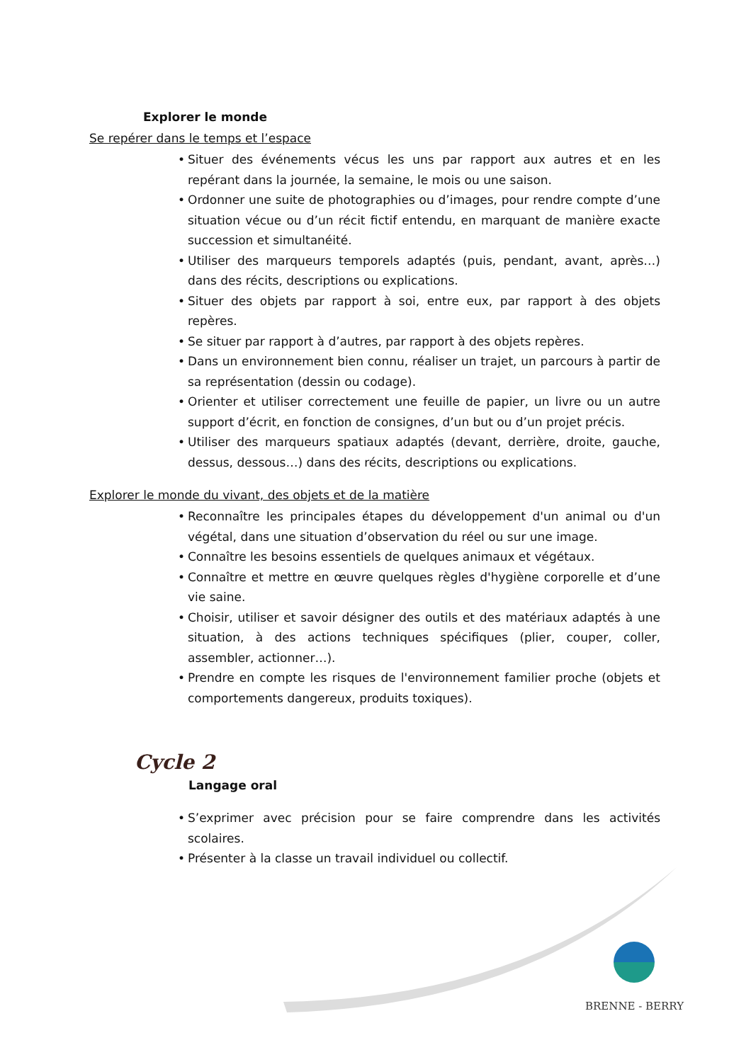Explorer le monde
Se repérer dans le temps et l’espace
• Situer des événements vécus les uns par rapport aux autres et en les repérant dans la journée, la semaine, le mois ou une saison.
• Ordonner une suite de photographies ou d’images, pour rendre compte d’une situation vécue ou d’un récit fictif entendu, en marquant de manière exacte succession et simultanéité.
• Utiliser des marqueurs temporels adaptés (puis, pendant, avant, après…) dans des récits, descriptions ou explications.
• Situer des objets par rapport à soi, entre eux, par rapport à des objets repères.
• Se situer par rapport à d’autres, par rapport à des objets repères.
• Dans un environnement bien connu, réaliser un trajet, un parcours à partir de sa représentation (dessin ou codage).
• Orienter et utiliser correctement une feuille de papier, un livre ou un autre support d’écrit, en fonction de consignes, d’un but ou d’un projet précis.
• Utiliser des marqueurs spatiaux adaptés (devant, derrière, droite, gauche, dessus, dessous…) dans des récits, descriptions ou explications.
Explorer le monde du vivant, des objets et de la matière
• Reconnaître les principales étapes du développement d'un animal ou d'un végétal, dans une situation d’observation du réel ou sur une image.
• Connaître les besoins essentiels de quelques animaux et végétaux.
• Connaître et mettre en œuvre quelques règles d'hygiène corporelle et d’une vie saine.
• Choisir, utiliser et savoir désigner des outils et des matériaux adaptés à une situation, à des actions techniques spécifiques (plier, couper, coller, assembler, actionner…).
• Prendre en compte les risques de l'environnement familier proche (objets et comportements dangereux, produits toxiques).
Cycle 2
Langage oral
• S’exprimer avec précision pour se faire comprendre dans les activités scolaires.
• Présenter à la classe un travail individuel ou collectif.
BRENNE - BERRY